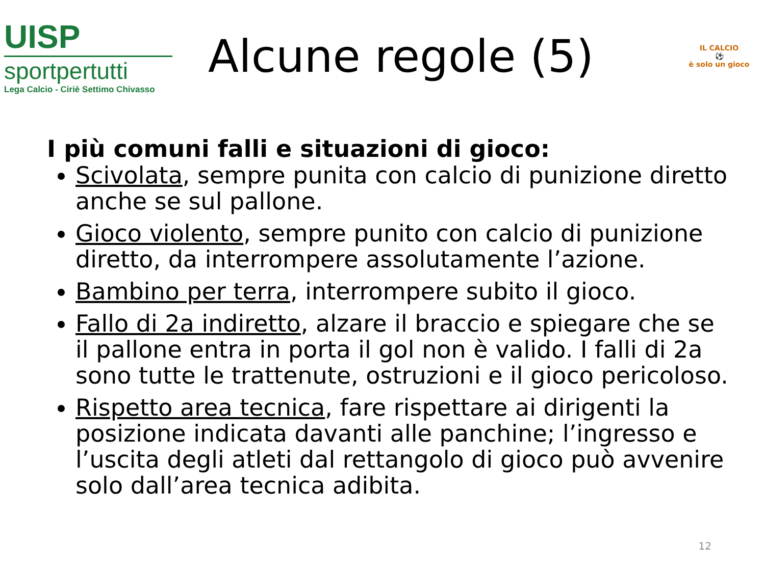UISP
sportpertutti
Lega Calcio - Ciriè Settimo Chivasso
Alcune regole (5)
IL CALCIO
⚽
è solo un gioco
I più comuni falli e situazioni di gioco:
Scivolata, sempre punita con calcio di punizione diretto anche se sul pallone.
Gioco violento, sempre punito con calcio di punizione diretto, da interrompere assolutamente l’azione.
Bambino per terra, interrompere subito il gioco.
Fallo di 2a indiretto, alzare il braccio e spiegare che se il pallone entra in porta il gol non è valido. I falli di 2a sono tutte le trattenute, ostruzioni e il gioco pericoloso.
Rispetto area tecnica, fare rispettare ai dirigenti la posizione indicata davanti alle panchine; l’ingresso e l’uscita degli atleti dal rettangolo di gioco può avvenire solo dall’area tecnica adibita.
12